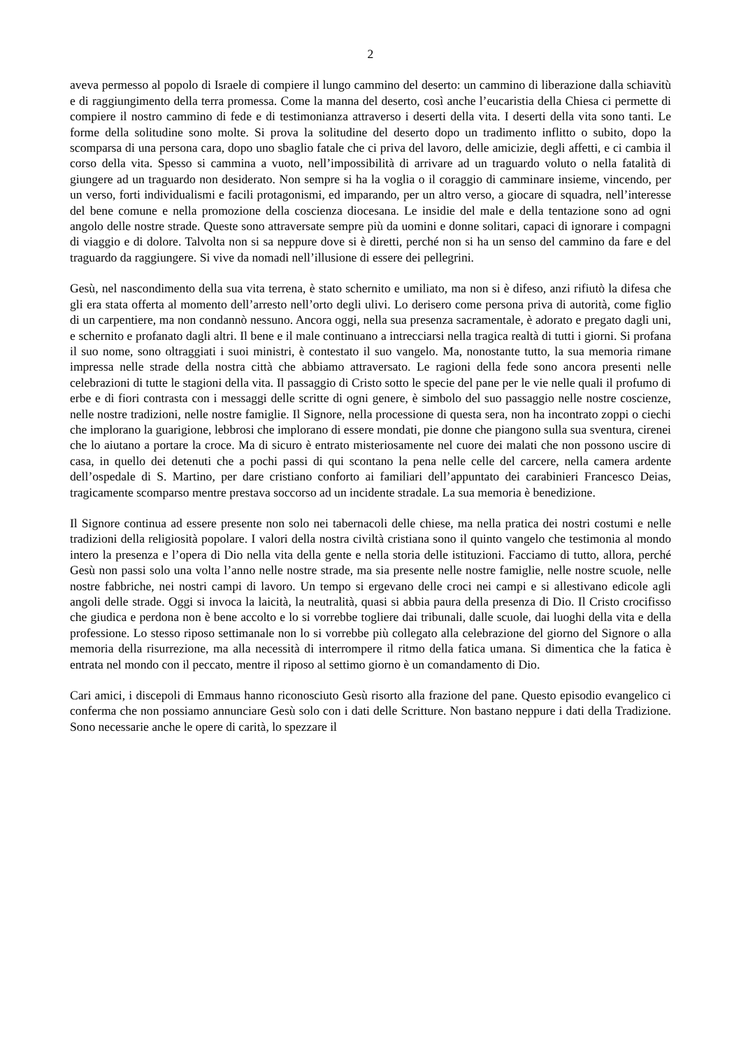2
aveva permesso al popolo di Israele di compiere il lungo cammino del deserto: un cammino di liberazione dalla schiavitù e di raggiungimento della terra promessa. Come la manna del deserto, così anche l’eucaristia della Chiesa ci permette di compiere il nostro cammino di fede e di testimonianza attraverso i deserti della vita. I deserti della vita sono tanti. Le forme della solitudine sono molte. Si prova la solitudine del deserto dopo un tradimento inflitto o subito, dopo la scomparsa di una persona cara, dopo uno sbaglio fatale che ci priva del lavoro, delle amicizie, degli affetti, e ci cambia il corso della vita. Spesso si cammina a vuoto, nell’impossibilità di arrivare ad un traguardo voluto o nella fatalità di giungere ad un traguardo non desiderato. Non sempre si ha la voglia o il coraggio di camminare insieme, vincendo, per un verso, forti individualismi e facili protagonismi, ed imparando, per un altro verso, a giocare di squadra, nell’interesse del bene comune e nella promozione della coscienza diocesana. Le insidie del male e della tentazione sono ad ogni angolo delle nostre strade. Queste sono attraversate sempre più da uomini e donne solitari, capaci di ignorare i compagni di viaggio e di dolore. Talvolta non si sa neppure dove si è diretti, perché non si ha un senso del cammino da fare e del traguardo da raggiungere. Si vive da nomadi nell’illusione di essere dei pellegrini.
Gesù, nel nascondimento della sua vita terrena, è stato schernito e umiliato, ma non si è difeso, anzi rifiutò la difesa che gli era stata offerta al momento dell’arresto nell’orto degli ulivi. Lo derisero come persona priva di autorità, come figlio di un carpentiere, ma non condannò nessuno. Ancora oggi, nella sua presenza sacramentale, è adorato e pregato dagli uni, e schernito e profanato dagli altri. Il bene e il male continuano a intrecciarsi nella tragica realtà di tutti i giorni. Si profana il suo nome, sono oltraggiati i suoi ministri, è contestato il suo vangelo. Ma, nonostante tutto, la sua memoria rimane impressa nelle strade della nostra città che abbiamo attraversato. Le ragioni della fede sono ancora presenti nelle celebrazioni di tutte le stagioni della vita. Il passaggio di Cristo sotto le specie del pane per le vie nelle quali il profumo di erbe e di fiori contrasta con i messaggi delle scritte di ogni genere, è simbolo del suo passaggio nelle nostre coscienze, nelle nostre tradizioni, nelle nostre famiglie. Il Signore, nella processione di questa sera, non ha incontrato zoppi o ciechi che implorano la guarigione, lebbrosi che implorano di essere mondati, pie donne che piangono sulla sua sventura, cirenei che lo aiutano a portare la croce. Ma di sicuro è entrato misteriosamente nel cuore dei malati che non possono uscire di casa, in quello dei detenuti che a pochi passi di qui scontano la pena nelle celle del carcere, nella camera ardente dell’ospedale di S. Martino, per dare cristiano conforto ai familiari dell’appuntato dei carabinieri Francesco Deias, tragicamente scomparso mentre prestava soccorso ad un incidente stradale. La sua memoria è benedizione.
Il Signore continua ad essere presente non solo nei tabernacoli delle chiese, ma nella pratica dei nostri costumi e nelle tradizioni della religiosità popolare. I valori della nostra civiltà cristiana sono il quinto vangelo che testimonia al mondo intero la presenza e l’opera di Dio nella vita della gente e nella storia delle istituzioni. Facciamo di tutto, allora, perché Gesù non passi solo una volta l’anno nelle nostre strade, ma sia presente nelle nostre famiglie, nelle nostre scuole, nelle nostre fabbriche, nei nostri campi di lavoro. Un tempo si ergevano delle croci nei campi e si allestivano edicole agli angoli delle strade. Oggi si invoca la laicità, la neutralità, quasi si abbia paura della presenza di Dio. Il Cristo crocifisso che giudica e perdona non è bene accolto e lo si vorrebbe togliere dai tribunali, dalle scuole, dai luoghi della vita e della professione. Lo stesso riposo settimanale non lo si vorrebbe più collegato alla celebrazione del giorno del Signore o alla memoria della risurrezione, ma alla necessità di interrompere il ritmo della fatica umana. Si dimentica che la fatica è entrata nel mondo con il peccato, mentre il riposo al settimo giorno è un comandamento di Dio.
Cari amici, i discepoli di Emmaus hanno riconosciuto Gesù risorto alla frazione del pane. Questo episodio evangelico ci conferma che non possiamo annunciare Gesù solo con i dati delle Scritture. Non bastano neppure i dati della Tradizione. Sono necessarie anche le opere di carità, lo spezzare il